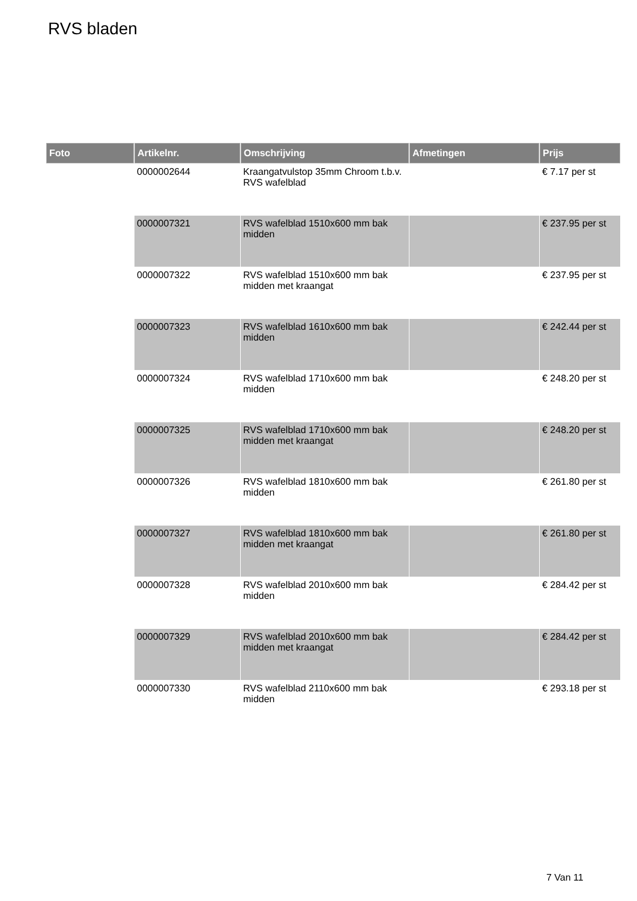RVS bladen
| Foto | Artikelnr. | Omschrijving | Afmetingen | Prijs |
| --- | --- | --- | --- | --- |
| | 0000002644 | Kraangatvulstop 35mm Chroom t.b.v. RVS wafelblad | | € 7.17 per st |
| | 0000007321 | RVS wafelblad 1510x600 mm bak midden | | € 237.95 per st |
| | 0000007322 | RVS wafelblad 1510x600 mm bak midden met kraangat | | € 237.95 per st |
| | 0000007323 | RVS wafelblad 1610x600 mm bak midden | | € 242.44 per st |
| | 0000007324 | RVS wafelblad 1710x600 mm bak midden | | € 248.20 per st |
| | 0000007325 | RVS wafelblad 1710x600 mm bak midden met kraangat | | € 248.20 per st |
| | 0000007326 | RVS wafelblad 1810x600 mm bak midden | | € 261.80 per st |
| | 0000007327 | RVS wafelblad 1810x600 mm bak midden met kraangat | | € 261.80 per st |
| | 0000007328 | RVS wafelblad 2010x600 mm bak midden | | € 284.42 per st |
| | 0000007329 | RVS wafelblad 2010x600 mm bak midden met kraangat | | € 284.42 per st |
| | 0000007330 | RVS wafelblad 2110x600 mm bak midden | | € 293.18 per st |
7 Van 11